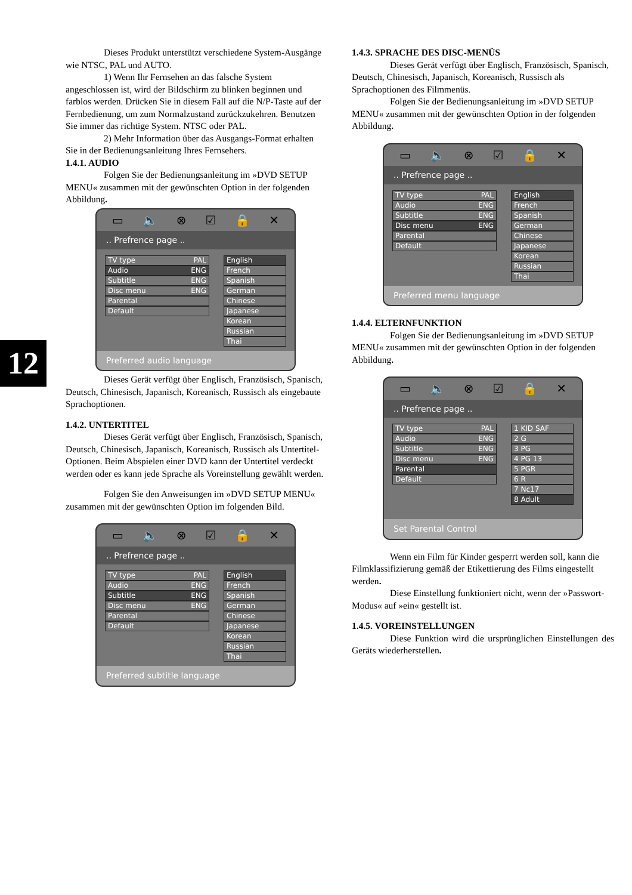12
Dieses Produkt unterstützt verschiedene System-Ausgänge wie NTSC, PAL und AUTO.
1) Wenn Ihr Fernsehen an das falsche System angeschlossen ist, wird der Bildschirm zu blinken beginnen und farblos werden. Drücken Sie in diesem Fall auf die N/P-Taste auf der Fernbedienung, um zum Normalzustand zurückzukehren. Benutzen Sie immer das richtige System. NTSC oder PAL.
2) Mehr Information über das Ausgangs-Format erhalten Sie in der Bedienungsanleitung Ihres Fernsehers.
1.4.1. AUDIO
Folgen Sie der Bedienungsanleitung im »DVD SETUP MENU« zusammen mit der gewünschten Option in der folgenden Abbildung.
▭ 🔈 ⊗ ☑ 🔒 ✕
.. Prefrence page ..
TV type PAL
Audio ENG
Subtitle ENG
Disc menu ENG
Parental
Default
English
French
Spanish
German
Chinese
Japanese
Korean
Russian
Thai
Preferred audio language
Dieses Gerät verfügt über Englisch, Französisch, Spanisch, Deutsch, Chinesisch, Japanisch, Koreanisch, Russisch als eingebaute Sprachoptionen.
1.4.2. UNTERTITEL
Dieses Gerät verfügt über Englisch, Französisch, Spanisch, Deutsch, Chinesisch, Japanisch, Koreanisch, Russisch als Untertitel-Optionen. Beim Abspielen einer DVD kann der Untertitel verdeckt werden oder es kann jede Sprache als Voreinstellung gewählt werden.
Folgen Sie den Anweisungen im »DVD SETUP MENU« zusammen mit der gewünschten Option im folgenden Bild.
▭ 🔈 ⊗ ☑ 🔒 ✕
.. Prefrence page ..
TV type PAL
Audio ENG
Subtitle ENG
Disc menu ENG
Parental
Default
English
French
Spanish
German
Chinese
Japanese
Korean
Russian
Thai
Preferred subtitle language
1.4.3. SPRACHE DES DISC-MENÜS
Dieses Gerät verfügt über Englisch, Französisch, Spanisch, Deutsch, Chinesisch, Japanisch, Koreanisch, Russisch als Sprachoptionen des Filmmenüs.
Folgen Sie der Bedienungsanleitung im »DVD SETUP MENU« zusammen mit der gewünschten Option in der folgenden Abbildung.
▭ 🔈 ⊗ ☑ 🔒 ✕
.. Prefrence page ..
TV type PAL
Audio ENG
Subtitle ENG
Disc menu ENG
Parental
Default
English
French
Spanish
German
Chinese
Japanese
Korean
Russian
Thai
Preferred menu language
1.4.4. ELTERNFUNKTION
Folgen Sie der Bedienungsanleitung im »DVD SETUP MENU« zusammen mit der gewünschten Option in der folgenden Abbildung.
▭ 🔈 ⊗ ☑ 🔒 ✕
.. Prefrence page ..
TV type PAL
Audio ENG
Subtitle ENG
Disc menu ENG
Parental
Default
1 KID SAF
2 G
3 PG
4 PG 13
5 PGR
6 R
7 Nc17
8 Adult
Set Parental Control
Wenn ein Film für Kinder gesperrt werden soll, kann die Filmklassifizierung gemäß der Etikettierung des Films eingestellt werden.
Diese Einstellung funktioniert nicht, wenn der »Passwort-Modus« auf »ein« gestellt ist.
1.4.5. VOREINSTELLUNGEN
Diese Funktion wird die ursprünglichen Einstellungen des Geräts wiederherstellen.